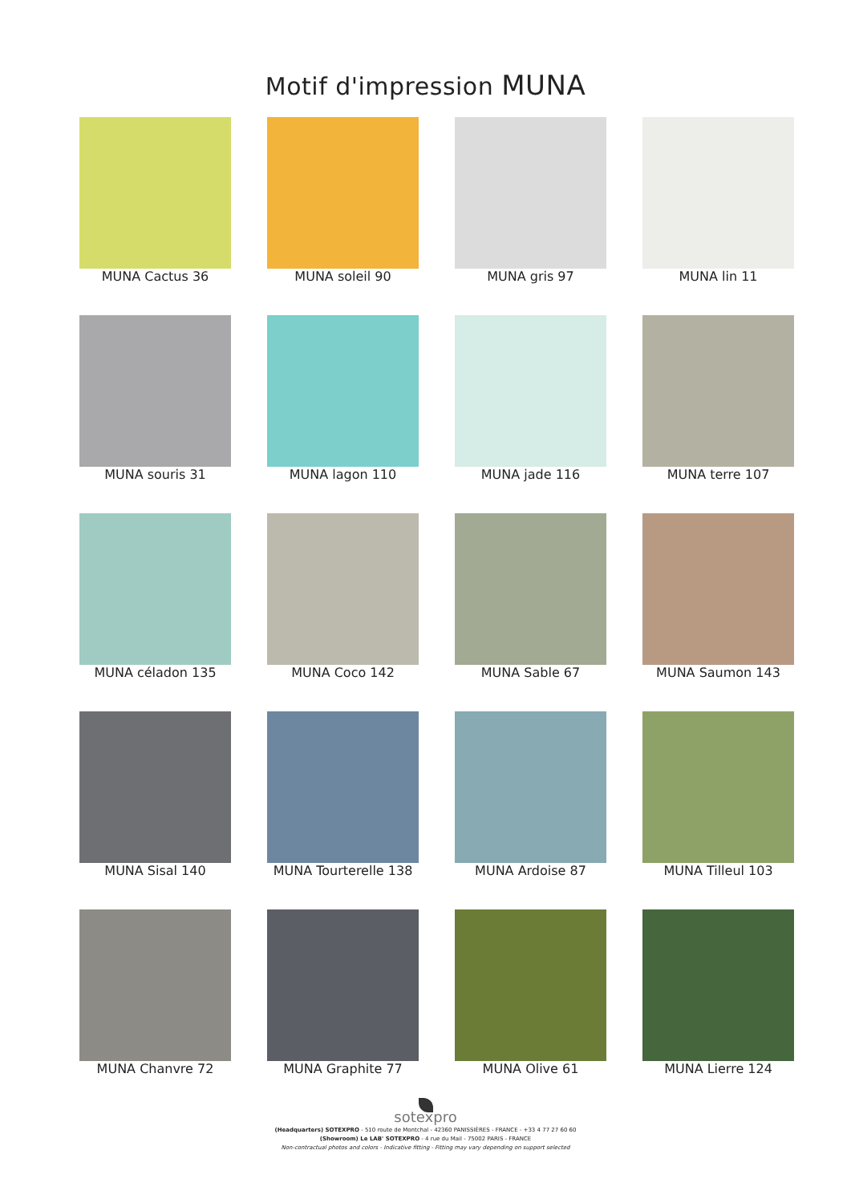Motif d'impression MUNA
MUNA Cactus 36
MUNA soleil 90
MUNA gris 97
MUNA lin 11
MUNA souris 31
MUNA lagon 110
MUNA jade 116
MUNA terre 107
MUNA céladon 135
MUNA Coco 142
MUNA Sable 67
MUNA Saumon 143
MUNA Sisal 140
MUNA Tourterelle 138
MUNA Ardoise 87
MUNA Tilleul 103
MUNA Chanvre 72
MUNA Graphite 77
MUNA Olive 61
MUNA Lierre 124
sotexpro
(Headquarters) SOTEXPRO - 510 route de Montchal - 42360 PANISSIÈRES - FRANCE - +33 4 77 27 60 60
(Showroom) Le LAB' SOTEXPRO - 4 rue du Mail - 75002 PARIS - FRANCE
Non-contractual photos and colors - Indicative fitting - Fitting may vary depending on support selected